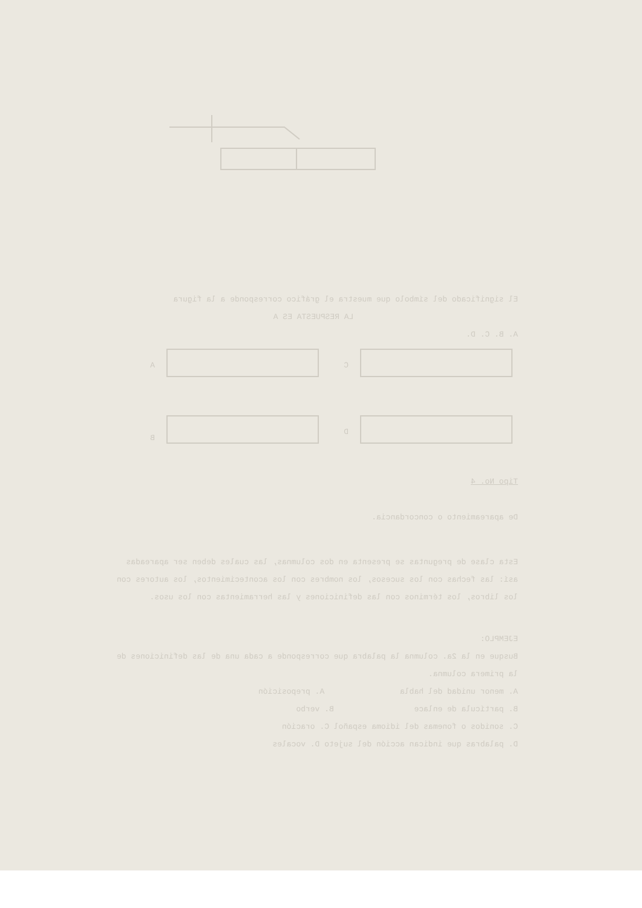El significado del símbolo que muestra el gráfico corresponde a la figura
LA RESPUESTA ES A
A. B. C. D.
C
A
D
B
Tipo No. 4
De apareamiento o concordancia.
Esta clase de preguntas se presenta en dos columnas, las cuales deben ser apareadas así: las fechas con los sucesos, los nombres con los acontecimientos, los autores con los libros, los términos con las definiciones y las herramientas con los usos.
EJEMPLO:
Busque en la 2a. columna la palabra que corresponde a cada una de las definiciones de la primera columna.
A. menor unidad del habla A. preposición
B. partícula de enlace B. verbo
C. sonidos o fonemas del idioma español C. oración
D. palabras que indican acción del sujeto D. vocales